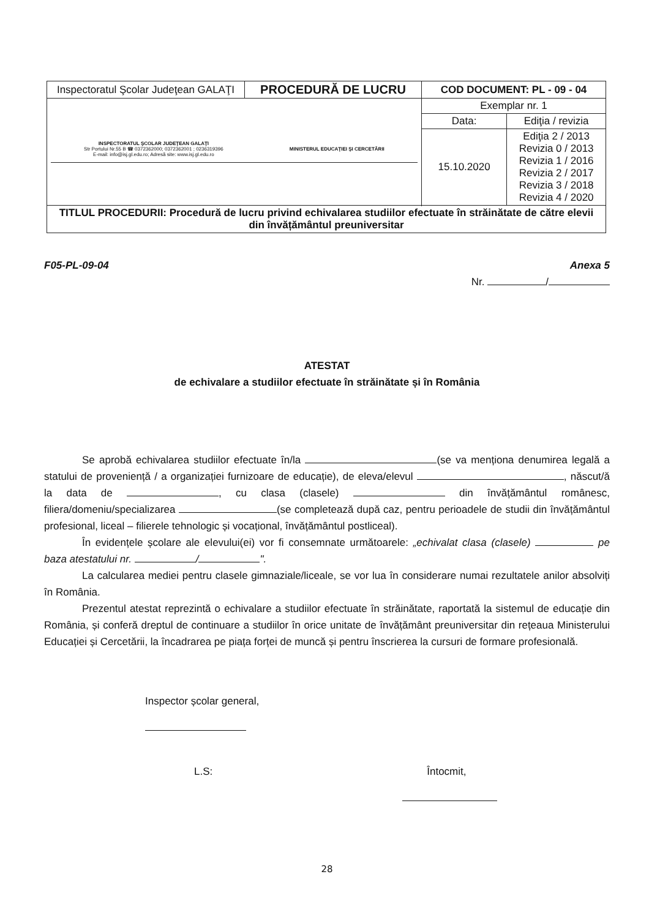| Inspectoratul Şcolar Judeţean GALAŢI | PROCEDURĂ DE LUCRU | COD DOCUMENT: PL - 09 - 04 | |
| INSPECTORATUL ŞCOLAR JUDEŢEAN GALAŢI Str Portului Nr.55 B ☎ 0372362000; 0372362001 ; 0236319396 E-mail: info@isj.gl.edu.ro; Adresă site: www.isj.gl.edu.ro MINISTERUL EDUCAŢIEI ŞI CERCETĂRII | | Exemplar nr. 1 | |
| | | Data: | Ediţia / revizia |
| | | 15.10.2020 | Ediţia 2 / 2013 Revizia 0 / 2013 Revizia 1 / 2016 Revizia 2 / 2017 Revizia 3 / 2018 Revizia 4 / 2020 |
| TITLUL PROCEDURII: Procedură de lucru privind echivalarea studiilor efectuate în străinătate de către elevii din învățământul preuniversitar | | | |
F05-PL-09-04 Anexa 5
Nr. /
ATESTAT
de echivalare a studiilor efectuate în străinătate și în România
Se aprobă echivalarea studiilor efectuate în/la (se va menționa denumirea legală a statului de proveniență / a organizației furnizoare de educație), de eleva/elevul , născut/ă la data de , cu clasa (clasele) din învățământul românesc, filiera/domeniu/specializarea (se completează după caz, pentru perioadele de studii din învățământul profesional, liceal – filierele tehnologic și vocațional, învățământul postliceal).
În evidențele școlare ale elevului(ei) vor fi consemnate următoarele: „echivalat clasa (clasele) pe baza atestatului nr. / ".
La calcularea mediei pentru clasele gimnaziale/liceale, se vor lua în considerare numai rezultatele anilor absolviți în România.
Prezentul atestat reprezintă o echivalare a studiilor efectuate în străinătate, raportată la sistemul de educație din România, și conferă dreptul de continuare a studiilor în orice unitate de învățământ preuniversitar din rețeaua Ministerului Educației și Cercetării, la încadrarea pe piața forței de muncă și pentru înscrierea la cursuri de formare profesională.
Inspector școlar general,
L.S: Întocmit,
28